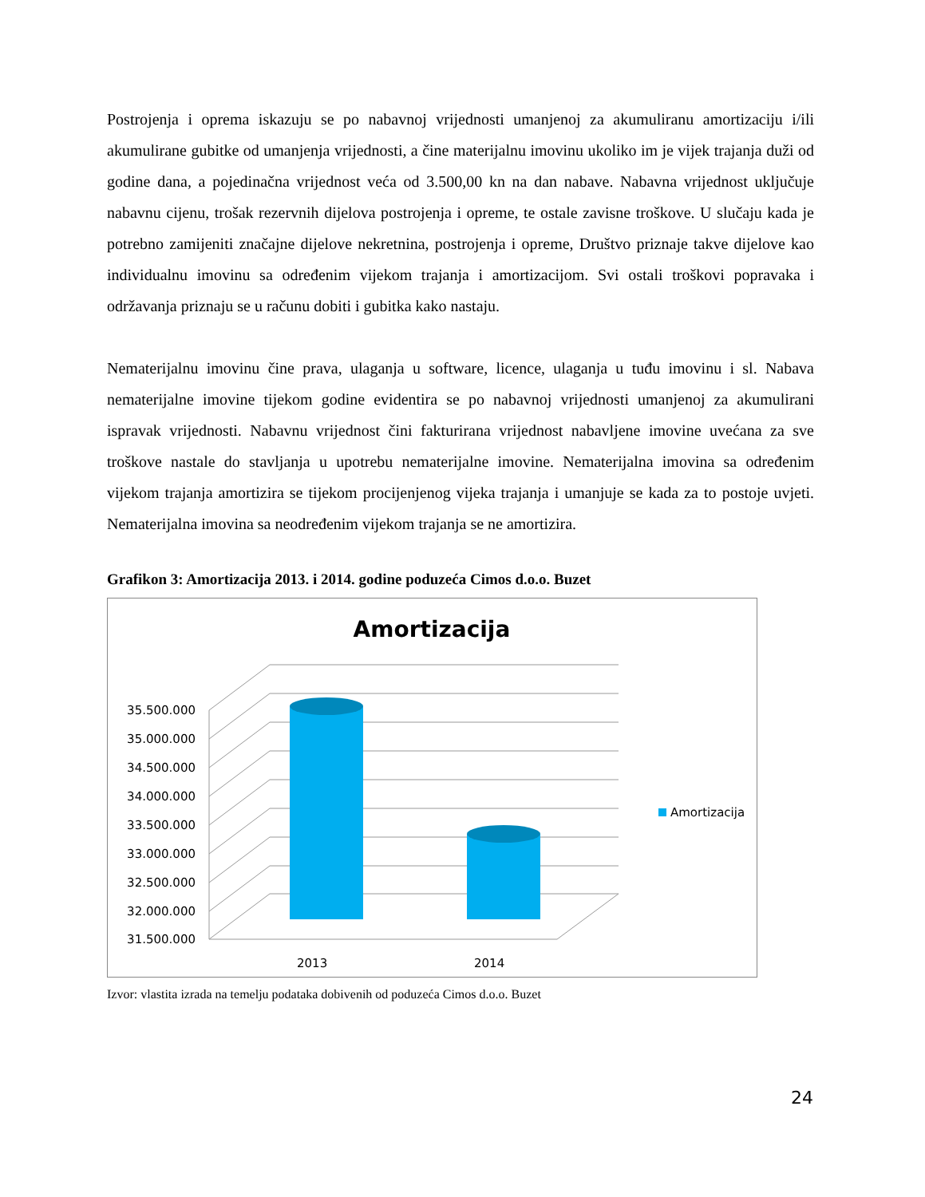Postrojenja i oprema iskazuju se po nabavnoj vrijednosti umanjenoj za akumuliranu amortizaciju i/ili akumulirane gubitke od umanjenja vrijednosti, a čine materijalnu imovinu ukoliko im je vijek trajanja duži od godine dana, a pojedinačna vrijednost veća od 3.500,00 kn na dan nabave. Nabavna vrijednost uključuje nabavnu cijenu, trošak rezervnih dijelova postrojenja i opreme, te ostale zavisne troškove. U slučaju kada je potrebno zamijeniti značajne dijelove nekretnina, postrojenja i opreme, Društvo priznaje takve dijelove kao individualnu imovinu sa određenim vijekom trajanja i amortizacijom. Svi ostali troškovi popravaka i održavanja priznaju se u računu dobiti i gubitka kako nastaju.
Nematerijalnu imovinu čine prava, ulaganja u software, licence, ulaganja u tuđu imovinu i sl. Nabava nematerijalne imovine tijekom godine evidentira se po nabavnoj vrijednosti umanjenoj za akumulirani ispravak vrijednosti. Nabavnu vrijednost čini fakturirana vrijednost nabavljene imovine uvećana za sve troškove nastale do stavljanja u upotrebu nematerijalne imovine. Nematerijalna imovina sa određenim vijekom trajanja amortizira se tijekom procijenjenog vijeka trajanja i umanjuje se kada za to postoje uvjeti. Nematerijalna imovina sa neodređenim vijekom trajanja se ne amortizira.
Grafikon 3: Amortizacija 2013. i 2014. godine poduzeća Cimos d.o.o. Buzet
Amortizacija
35.500.000
35.000.000
34.500.000
34.000.000
33.500.000
33.000.000
32.500.000
32.000.000
31.500.000
2013
2014
Amortizacija
Izvor: vlastita izrada na temelju podataka dobivenih od poduzeća Cimos d.o.o. Buzet
24